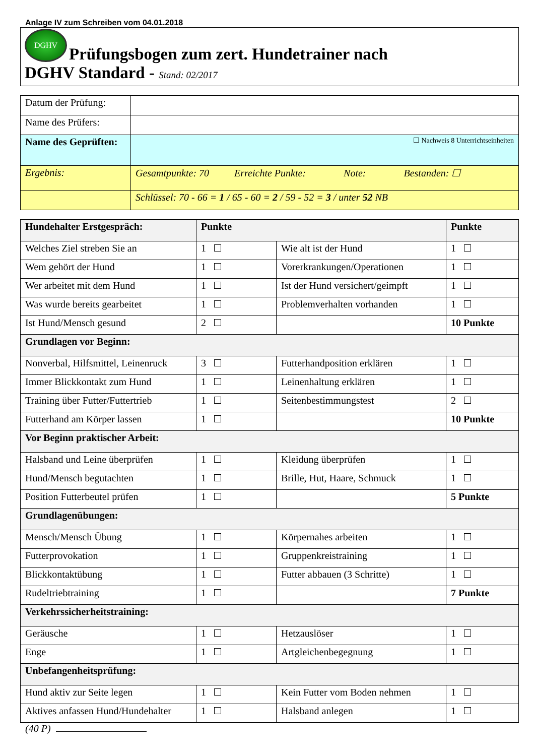Anlage IV zum Schreiben vom 04.01.2018
DGHV Prüfungsbogen zum zert. Hundetrainer nach
DGHV Standard - Stand: 02/2017
| Datum der Prüfung: | |
| Name des Prüfers: | |
| Name des Geprüften: | ☐ Nachweis 8 Unterrichtseinheiten |
| Ergebnis: | Gesamtpunkte: 70 Erreichte Punkte: Note: Bestanden: ☐ |
| | Schlüssel: 70 - 66 = 1 / 65 - 60 = 2 / 59 - 52 = 3 / unter 52 NB |
| Hundehalter Erstgespräch: | Punkte | | Punkte |
| --- | --- | --- | --- |
| Welches Ziel streben Sie an | 1 | Wie alt ist der Hund | 1 |
| Wem gehört der Hund | 1 | Vorerkrankungen/Operationen | 1 |
| Wer arbeitet mit dem Hund | 1 | Ist der Hund versichert/geimpft | 1 |
| Was wurde bereits gearbeitet | 1 | Problemverhalten vorhanden | 1 |
| Ist Hund/Mensch gesund | 2 | | 10 Punkte |
| Grundlagen vor Beginn: | | | |
| Nonverbal, Hilfsmittel, Leinenruck | 3 | Futterhandposition erklären | 1 |
| Immer Blickkontakt zum Hund | 1 | Leinenhaltung erklären | 1 |
| Training über Futter/Futtertrieb | 1 | Seitenbestimmungstest | 2 |
| Futterhand am Körper lassen | 1 | | 10 Punkte |
| Vor Beginn praktischer Arbeit: | | | |
| Halsband und Leine überprüfen | 1 | Kleidung überprüfen | 1 |
| Hund/Mensch begutachten | 1 | Brille, Hut, Haare, Schmuck | 1 |
| Position Futterbeutel prüfen | 1 | | 5 Punkte |
| Grundlagenübungen: | | | |
| Mensch/Mensch Übung | 1 | Körpernahes arbeiten | 1 |
| Futterprovokation | 1 | Gruppenkreistraining | 1 |
| Blickkontaktübung | 1 | Futter abbauen (3 Schritte) | 1 |
| Rudeltriebtraining | 1 | | 7 Punkte |
| Verkehrssicherheitstraining: | | | |
| Geräusche | 1 | Hetzauslöser | 1 |
| Enge | 1 | Artgleichenbegegnung | 1 |
| Unbefangenheitsprüfung: | | | |
| Hund aktiv zur Seite legen | 1 | Kein Futter vom Boden nehmen | 1 |
| Aktives anfassen Hund/Hundehalter | 1 | Halsband anlegen | 1 |
(40 P)